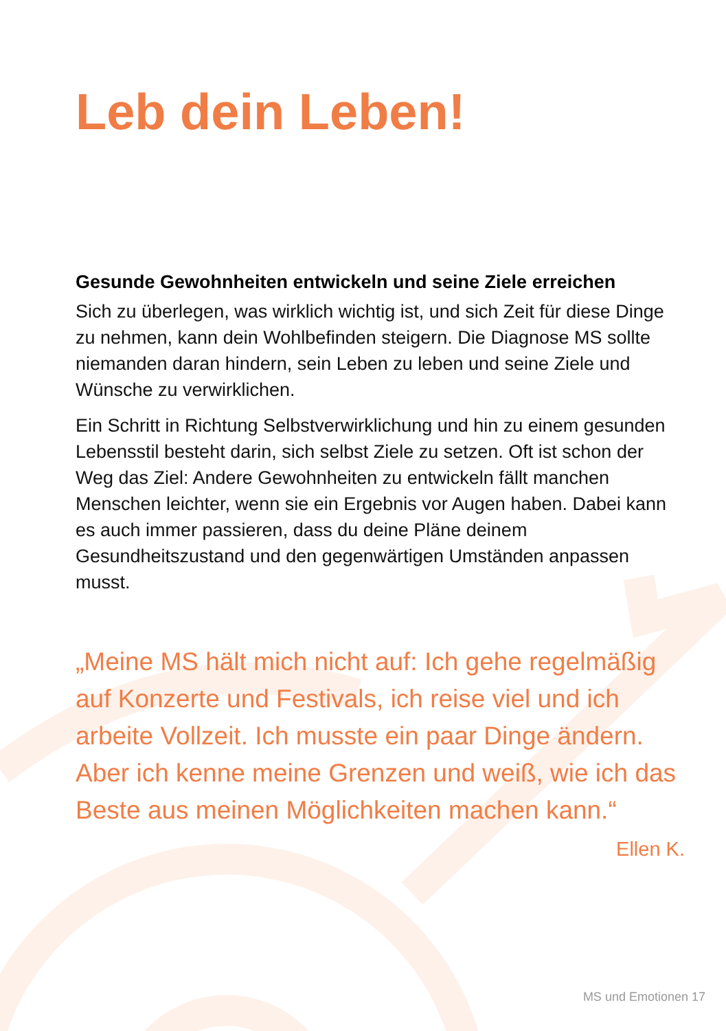Leb dein Leben!
Gesunde Gewohnheiten entwickeln und seine Ziele erreichen
Sich zu überlegen, was wirklich wichtig ist, und sich Zeit für diese Dinge zu nehmen, kann dein Wohlbefinden steigern. Die Diagnose MS sollte niemanden daran hindern, sein Leben zu leben und seine Ziele und Wünsche zu verwirklichen.
Ein Schritt in Richtung Selbstverwirklichung und hin zu einem gesunden Lebensstil besteht darin, sich selbst Ziele zu setzen. Oft ist schon der Weg das Ziel: Andere Gewohnheiten zu entwickeln fällt manchen Menschen leichter, wenn sie ein Ergebnis vor Augen haben. Dabei kann es auch immer passieren, dass du deine Pläne deinem Gesundheitszustand und den gegenwärtigen Umständen anpassen musst.
„Meine MS hält mich nicht auf: Ich gehe regelmäßig auf Konzerte und Festivals, ich reise viel und ich arbeite Vollzeit. Ich musste ein paar Dinge ändern. Aber ich kenne meine Grenzen und weiß, wie ich das Beste aus meinen Möglichkeiten machen kann.“
Ellen K.
MS und Emotionen 17